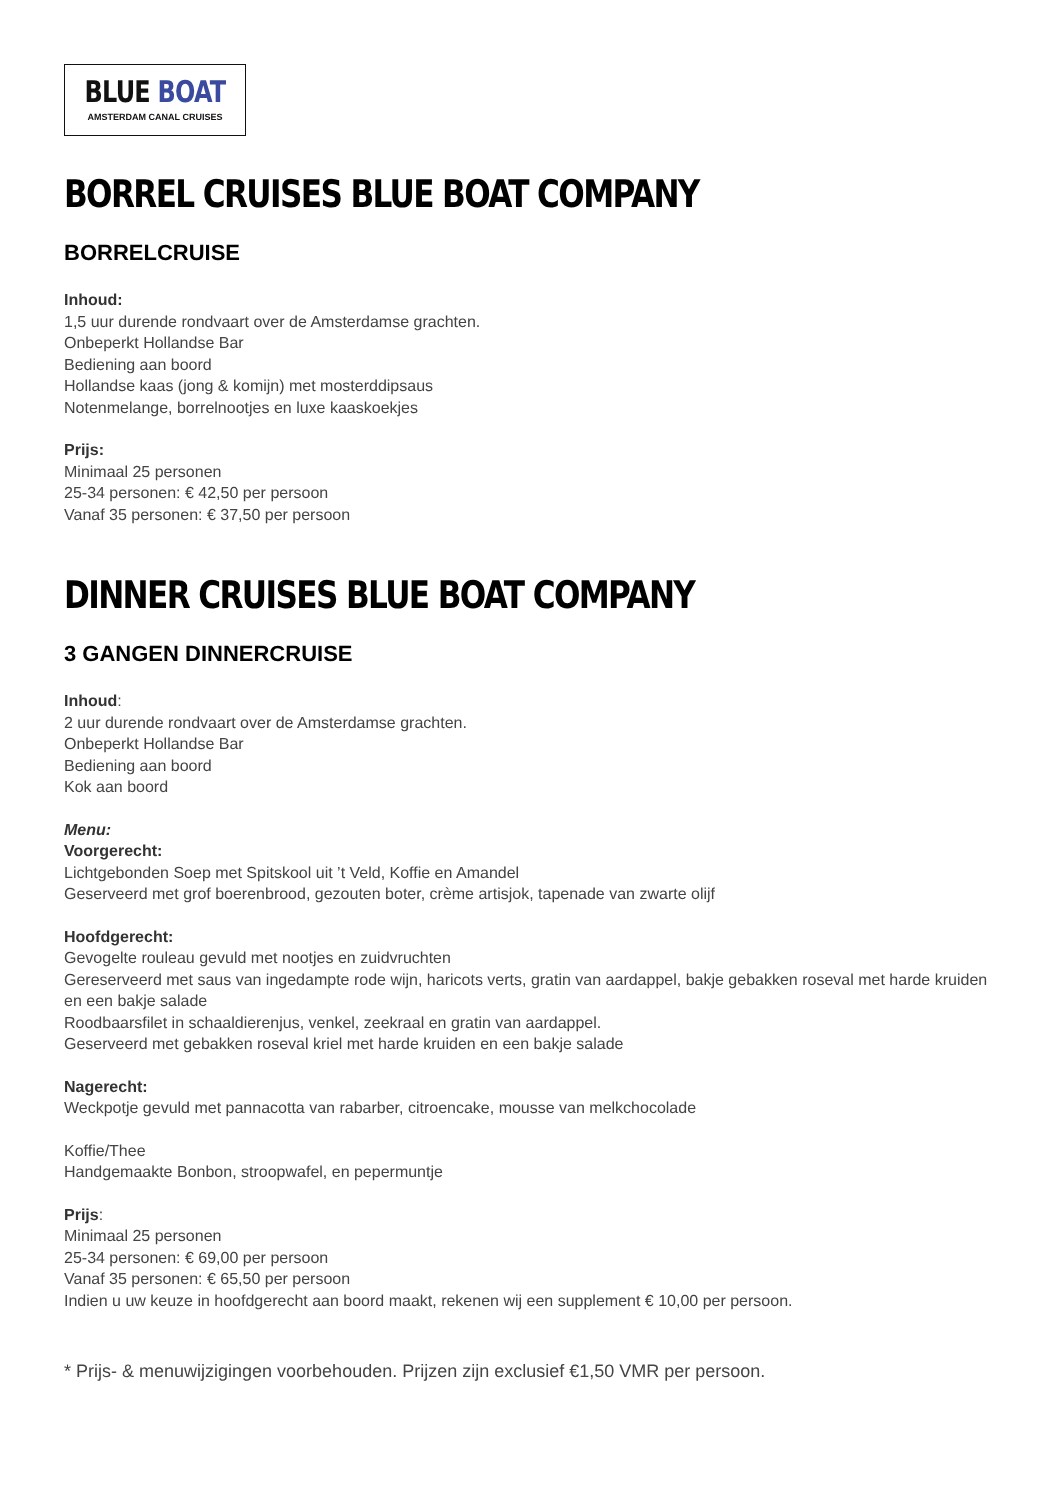BLUE BOAT
AMSTERDAM CANAL CRUISES
BORREL CRUISES BLUE BOAT COMPANY
BORRELCRUISE
Inhoud:
1,5 uur durende rondvaart over de Amsterdamse grachten.
Onbeperkt Hollandse Bar
Bediening aan boord
Hollandse kaas (jong & komijn) met mosterddipsaus
Notenmelange, borrelnootjes en luxe kaaskoekjes
Prijs:
Minimaal 25 personen
25-34 personen: € 42,50 per persoon
Vanaf 35 personen: € 37,50 per persoon
DINNER CRUISES BLUE BOAT COMPANY
3 GANGEN DINNERCRUISE
Inhoud:
2 uur durende rondvaart over de Amsterdamse grachten.
Onbeperkt Hollandse Bar
Bediening aan boord
Kok aan boord
Menu:
Voorgerecht:
Lichtgebonden Soep met Spitskool uit ’t Veld, Koffie en Amandel
Geserveerd met grof boerenbrood, gezouten boter, crème artisjok, tapenade van zwarte olijf
Hoofdgerecht:
Gevogelte rouleau gevuld met nootjes en zuidvruchten
Gereserveerd met saus van ingedampte rode wijn, haricots verts, gratin van aardappel, bakje gebakken roseval met harde kruiden en een bakje salade
Roodbaarsfilet in schaaldierenjus, venkel, zeekraal en gratin van aardappel.
Geserveerd met gebakken roseval kriel met harde kruiden en een bakje salade
Nagerecht:
Weckpotje gevuld met pannacotta van rabarber, citroencake, mousse van melkchocolade
Koffie/Thee
Handgemaakte Bonbon, stroopwafel, en pepermuntje
Prijs:
Minimaal 25 personen
25-34 personen: € 69,00 per persoon
Vanaf 35 personen: € 65,50 per persoon
Indien u uw keuze in hoofdgerecht aan boord maakt, rekenen wij een supplement € 10,00 per persoon.
* Prijs- & menuwijzigingen voorbehouden. Prijzen zijn exclusief €1,50 VMR per persoon.